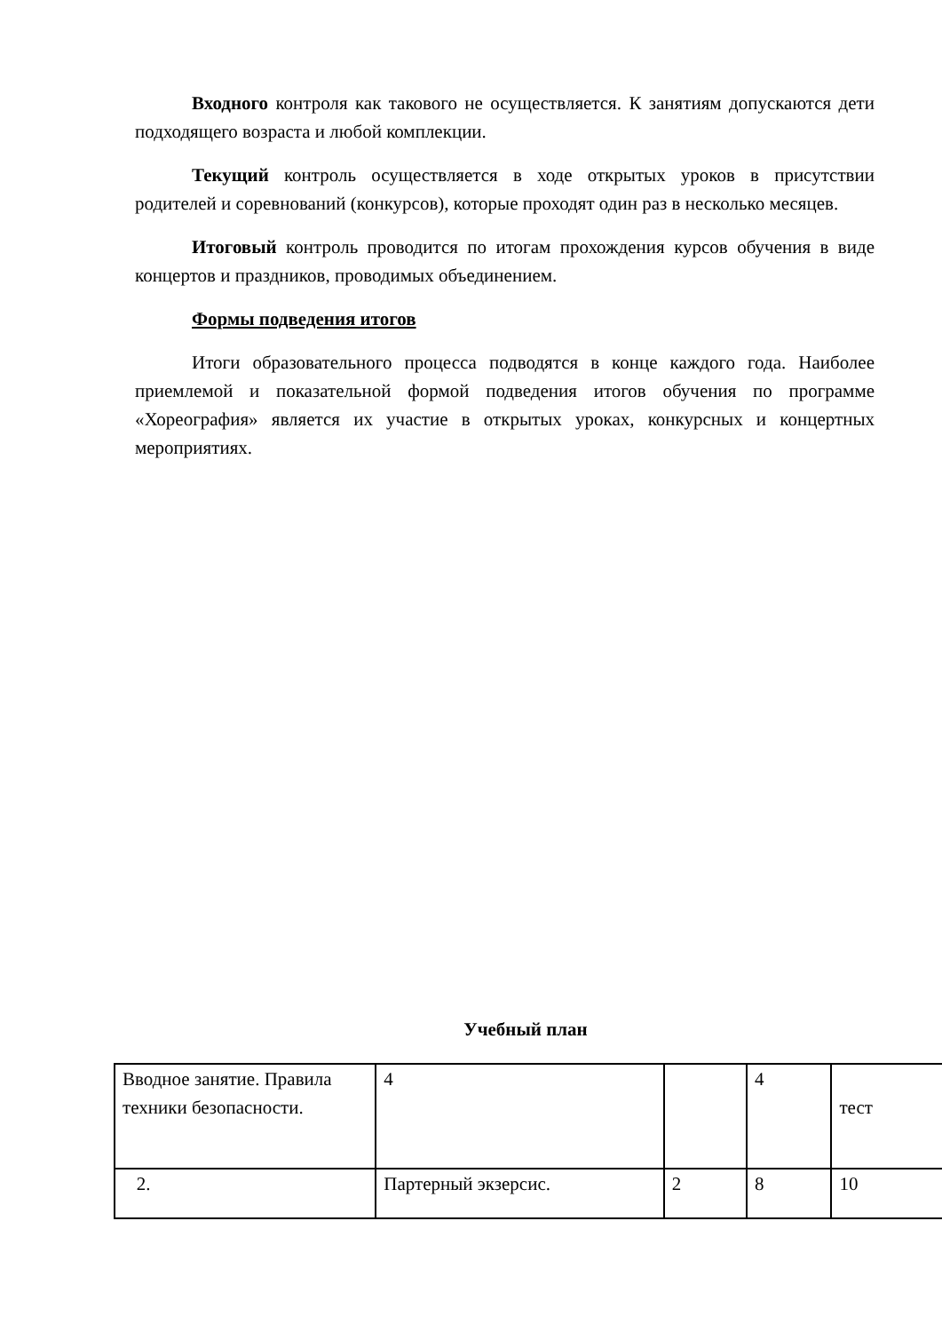Входного контроля как такового не осуществляется. К занятиям допускаются дети подходящего возраста и любой комплекции.
Текущий контроль осуществляется в ходе открытых уроков в присутствии родителей и соревнований (конкурсов), которые проходят один раз в несколько месяцев.
Итоговый контроль проводится по итогам прохождения курсов обучения в виде концертов и праздников, проводимых объединением.
Формы подведения итогов
Итоги образовательного процесса подводятся в конце каждого года. Наиболее приемлемой и показательной формой подведения итогов обучения по программе «Хореография» является их участие в открытых уроках, конкурсных и концертных мероприятиях.
Учебный план
| Вводное занятие. Правила техники безопасности. | 4 | | 4 | тест |
| 2. | Партерный экзерсис. | 2 | 8 | 10 |